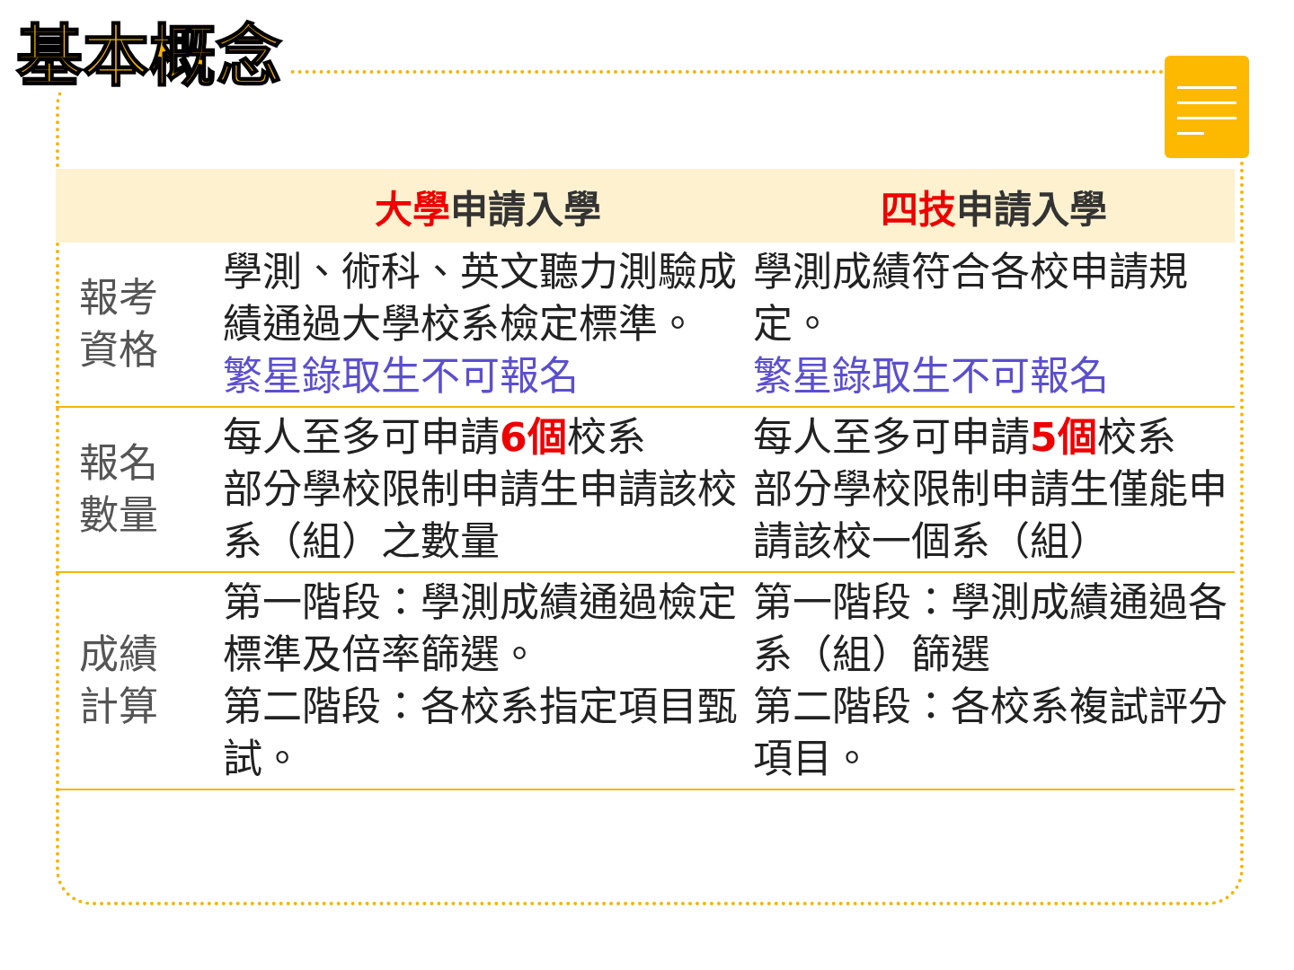基本概念
| | 大學 申請入學 | 四技 申請入學 |
| --- | --- | --- |
| 報考 資格 | 學測、術科、英文聽力測驗成績通過大學校系檢定標準。 繁星錄取生不可報名 | 學測成績符合各校申請規定。 繁星錄取生不可報名 |
| 報名 數量 | 每人至多可申請 6個 校系 部分學校限制申請生申請該校系（組）之數量 | 每人至多可申請 5個 校系 部分學校限制申請生僅能申請該校一個系（組） |
| 成績 計算 | 第一階段：學測成績通過檢定標準及倍率篩選。 第二階段：各校系指定項目甄試。 | 第一階段：學測成績通過各系（組）篩選 第二階段：各校系複試評分項目。 |